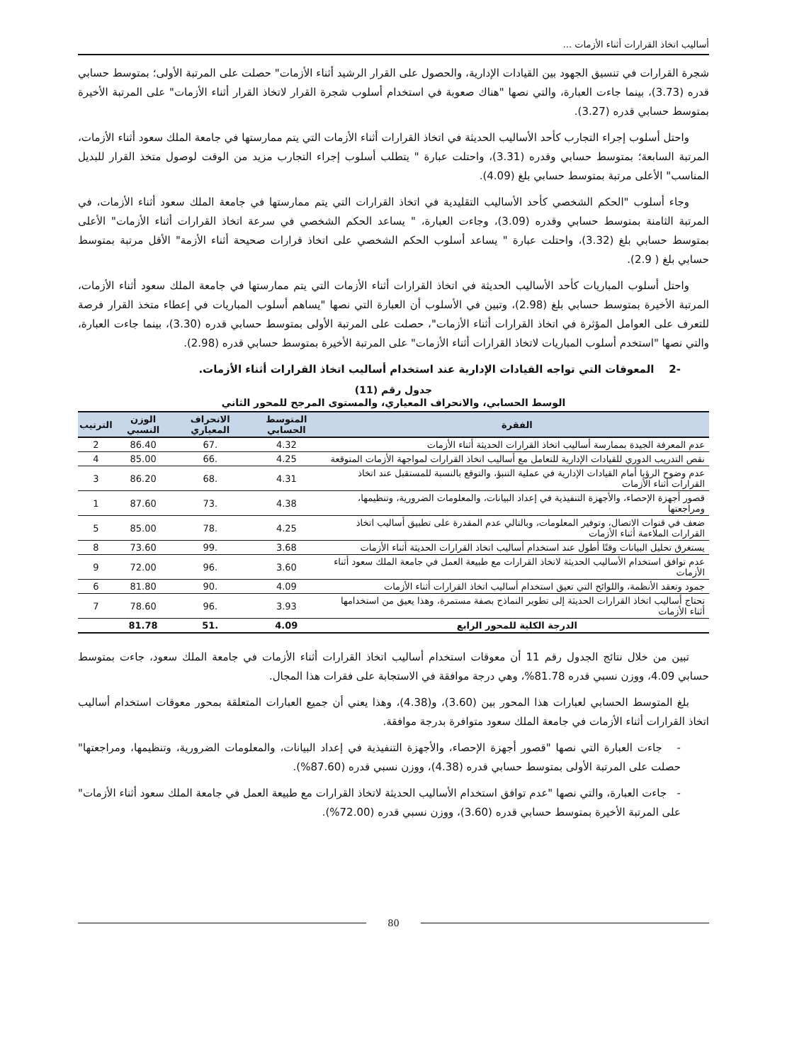أساليب اتخاذ القرارات أثناء الأزمات ...
شجرة القرارات في تنسيق الجهود بين القيادات الإدارية، والحصول على القرار الرشيد أثناء الأزمات" حصلت على المرتبة الأولى؛ بمتوسط حسابي قدره (3.73)، بينما جاءت العبارة، والتي نصها "هناك صعوبة في استخدام أسلوب شجرة القرار لاتخاذ القرار أثناء الأزمات" على المرتبة الأخيرة بمتوسط حسابي قدره (3.27).
واحتل أسلوب إجراء التجارب كأحد الأساليب الحديثة في اتخاذ القرارات أثناء الأزمات التي يتم ممارستها في جامعة الملك سعود أثناء الأزمات، المرتبة السابعة؛ بمتوسط حسابي وقدره (3.31)، واحتلت عبارة " يتطلب أسلوب إجراء التجارب مزيد من الوقت لوصول متخذ القرار للبديل المناسب" الأعلى مرتبة بمتوسط حسابي بلغ (4.09).
وجاء أسلوب "الحكم الشخصي كأحد الأساليب التقليدية في اتخاذ القرارات التي يتم ممارستها في جامعة الملك سعود أثناء الأزمات، في المرتبة الثامنة بمتوسط حسابي وقدره (3.09)، وجاءت العبارة، " يساعد الحكم الشخصي في سرعة اتخاذ القرارات أثناء الأزمات" الأعلى بمتوسط حسابي بلغ (3.32)، واحتلت عبارة " يساعد أسلوب الحكم الشخصي على اتخاذ قرارات صحيحة أثناء الأزمة" الأقل مرتبة بمتوسط حسابي بلغ ( 2.9).
واحتل أسلوب المباريات كأحد الأساليب الحديثة في اتخاذ القرارات أثناء الأزمات التي يتم ممارستها في جامعة الملك سعود أثناء الأزمات، المرتبة الأخيرة بمتوسط حسابي بلغ (2.98)، وتبين في الأسلوب أن العبارة التي نصها "يساهم أسلوب المباريات في إعطاء متخذ القرار فرصة للتعرف على العوامل المؤثرة في اتخاذ القرارات أثناء الأزمات"، حصلت على المرتبة الأولى بمتوسط حسابي قدره (3.30)، بينما جاءت العبارة، والتي نصها "استخدم أسلوب المباريات لاتخاذ القرارات أثناء الأزمات" على المرتبة الأخيرة بمتوسط حسابي قدره (2.98).
-2 المعوقات التي تواجه القيادات الإدارية عند استخدام أساليب اتخاذ القرارات أثناء الأزمات.
جدول رقم (11)
الوسط الحسابي، والانحراف المعياري، والمستوى المرجح للمحور الثاني
| الفقرة | المتوسط الحسابي | الانحراف المعياري | الوزن النسبي | الترتيب |
| --- | --- | --- | --- | --- |
| عدم المعرفة الجيدة بممارسة أساليب اتخاذ القرارات الحديثة أثناء الأزمات | 4.32 | .67 | 86.40 | 2 |
| نقص التدريب الدوري للقيادات الإدارية للتعامل مع أساليب اتخاذ القرارات لمواجهة الأزمات المتوقعة | 4.25 | .66 | 85.00 | 4 |
| عدم وضوح الرؤيا أمام القيادات الإدارية في عملية التنبؤ، والتوقع بالنسبة للمستقبل عند اتخاذ القرارات أثناء الأزمات | 4.31 | .68 | 86.20 | 3 |
| قصور أجهزة الإحصاء، والأجهزة التنفيذية في إعداد البيانات، والمعلومات الضرورية، وتنظيمها، ومراجعتها | 4.38 | .73 | 87.60 | 1 |
| ضعف في قنوات الاتصال، وتوفير المعلومات، وبالتالي عدم المقدرة على تطبيق أساليب اتخاذ القرارات الملاءمة أثناء الأزمات | 4.25 | .78 | 85.00 | 5 |
| يستغرق تحليل البيانات وقتًا أطول عند استخدام أساليب اتخاذ القرارات الحديثة أثناء الأزمات | 3.68 | .99 | 73.60 | 8 |
| عدم توافق استخدام الأساليب الحديثة لاتخاذ القرارات مع طبيعة العمل في جامعة الملك سعود أثناء الأزمات | 3.60 | .96 | 72.00 | 9 |
| جمود وتعقد الأنظمة، واللوائح التي تعيق استخدام أساليب اتخاذ القرارات أثناء الأزمات | 4.09 | .90 | 81.80 | 6 |
| تحتاج أساليب اتخاذ القرارات الحديثة إلى تطوير النماذج بصفة مستمرة، وهذا يعيق من استخدامها أثناء الأزمات | 3.93 | .96 | 78.60 | 7 |
| الدرجة الكلية للمحور الرابع | 4.09 | .51 | 81.78 | |
تبين من خلال نتائج الجدول رقم 11 أن معوقات استخدام أساليب اتخاذ القرارات أثناء الأزمات في جامعة الملك سعود، جاءت بمتوسط حسابي 4.09، ووزن نسبي قدره 81.78%، وهي درجة موافقة في الاستجابة على فقرات هذا المجال.
بلغ المتوسط الحسابي لعبارات هذا المحور بين (3.60)، و(4.38)، وهذا يعني أن جميع العبارات المتعلقة بمحور معوقات استخدام أساليب اتخاذ القرارات أثناء الأزمات في جامعة الملك سعود متوافرة بدرجة موافقة.
- جاءت العبارة التي نصها "قصور أجهزة الإحصاء، والأجهزة التنفيذية في إعداد البيانات، والمعلومات الضرورية، وتنظيمها، ومراجعتها" حصلت على المرتبة الأولى بمتوسط حسابي قدره (4.38)، ووزن نسبي قدره (87.60%).
- جاءت العبارة، والتي نصها "عدم توافق استخدام الأساليب الحديثة لاتخاذ القرارات مع طبيعة العمل في جامعة الملك سعود أثناء الأزمات" على المرتبة الأخيرة بمتوسط حسابي قدره (3.60)، ووزن نسبي قدره (72.00%).
80